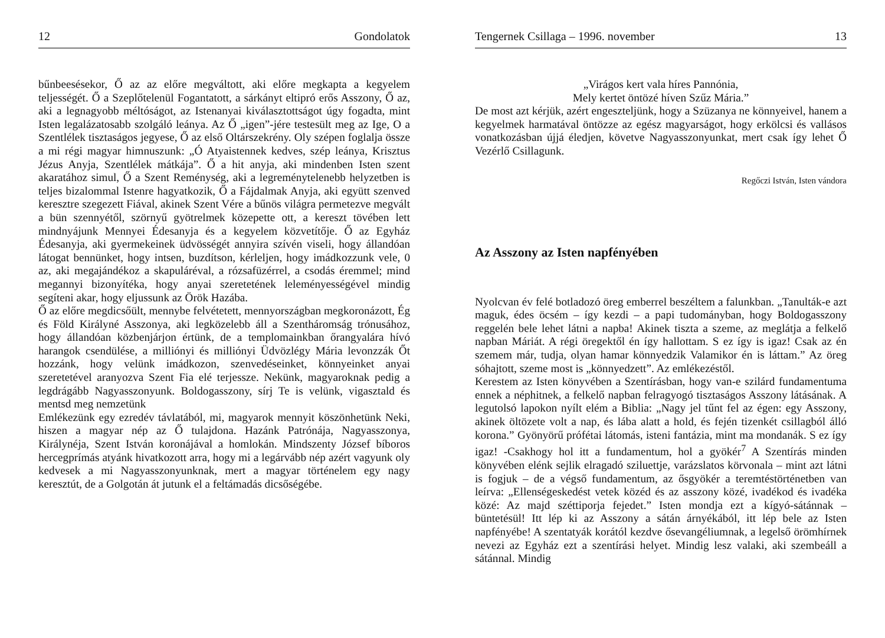12 Gondolatok
bűnbeesésekor, Ő az az előre megváltott, aki előre megkapta a kegyelem teljességét. Ő a Szeplőtelenül Fogantatott, a sárkányt eltipró erős Asszony, Ő az, aki a legnagyobb méltóságot, az Istenanyai kiválasztottságot úgy fogadta, mint Isten legalázatosabb szolgáló leánya. Az Ő „igen”-jére testesült meg az Ige, O a Szentlélek tisztaságos jegyese, Ő az első Oltárszekrény. Oly szépen foglalja össze a mi régi magyar himnuszunk: „Ó Atyaistennek kedves, szép leánya, Krisztus Jézus Anyja, Szentlélek mátkája”. Ő a hit anyja, aki mindenben Isten szent akaratához simul, Ő a Szent Reménység, aki a legreménytelenebb helyzetben is teljes bizalommal Istenre hagyatkozik, Ő a Fájdalmak Anyja, aki együtt szenved keresztre szegezett Fiával, akinek Szent Vére a bűnös világra permetezve megvált a bün szennyétől, szörnyű gyötrelmek közepette ott, a kereszt tövében lett mindnyájunk Mennyei Édesanyja és a kegyelem közvetítője. Ő az Egyház Édesanyja, aki gyermekeinek üdvösségét annyira szívén viseli, hogy állandóan látogat bennünket, hogy intsen, buzdítson, kérleljen, hogy imádkozzunk vele, 0 az, aki megajándékoz a skapuláréval, a rózsafüzérrel, a csodás éremmel; mind megannyi bizonyítéka, hogy anyai szeretetének leleményességével mindig segíteni akar, hogy eljussunk az Örök Hazába.
Ő az előre megdicsőült, mennybe felvétetett, mennyországban megkoronázott, Ég és Föld Királyné Asszonya, aki legközelebb áll a Szentháromság trónusához, hogy állandóan közbenjárjon értünk, de a templomainkban őrangyalára hívó harangok csendülése, a milliónyi és milliónyi Üdvözlégy Mária levonzzák Őt hozzánk, hogy velünk imádkozon, szenvedéseinket, könnyeinket anyai szeretetével aranyozva Szent Fia elé terjessze. Nekünk, magyaroknak pedig a legdrágább Nagyasszonyunk. Boldogasszony, sírj Te is velünk, vigasztald és mentsd meg nemzetünk
Emlékezünk egy ezredév távlatából, mi, magyarok mennyit köszönhetünk Neki, hiszen a magyar nép az Ő tulajdona. Hazánk Patrónája, Nagyasszonya, Királynéja, Szent István koronájával a homlokán. Mindszenty József bíboros hercegprímás atyánk hivatkozott arra, hogy mi a legárvább nép azért vagyunk oly kedvesek a mi Nagyasszonyunknak, mert a magyar történelem egy nagy keresztút, de a Golgotán át jutunk el a feltámadás dicsőségébe.
Tengernek Csillaga – 1996. november 13
„Virágos kert vala híres Pannónia,
Mely kertet öntözé híven Szűz Mária.”
De most azt kérjük, azért engeszteljünk, hogy a Szüzanya ne könnyeivel, hanem a kegyelmek harmatával öntözze az egész magyarságot, hogy erkölcsi és vallásos vonatkozásban újjá éledjen, követve Nagyasszonyunkat, mert csak így lehet Ő Vezérlő Csillagunk.
Regőczi István, Isten vándora
Az Asszony az Isten napfényében
Nyolcvan év felé botladozó öreg emberrel beszéltem a falunkban. „Tanulták-e azt maguk, édes öcsém – így kezdi – a papi tudományban, hogy Boldogasszony reggelén bele lehet látni a napba! Akinek tiszta a szeme, az meglátja a felkelő napban Máriát. A régi öregektől én így hallottam. S ez így is igaz! Csak az én szemem már, tudja, olyan hamar könnyedzik Valamikor én is láttam.” Az öreg sóhajtott, szeme most is „könnyedzett”. Az emlékezéstől.
Kerestem az Isten könyvében a Szentírásban, hogy van-e szilárd fundamentuma ennek a néphitnek, a felkelő napban felragyogó tisztaságos Asszony látásának. A legutolsó lapokon nyílt elém a Biblia: „Nagy jel tűnt fel az égen: egy Asszony, akinek öltözete volt a nap, és lába alatt a hold, és fején tizenkét csillagból álló korona.” Gyönyörű prófétai látomás, isteni fantázia, mint ma mondanák. S ez így igaz! -Csakhogy hol itt a fundamentum, hol a gyökér<sup>7</sup> A Szentírás minden könyvében elénk sejlik elragadó sziluettje, varázslatos körvonala – mint azt látni is fogjuk – de a végső fundamentum, az ősgyökér a teremtéstörténetben van leírva: „Ellenségeskedést vetek közéd és az asszony közé, ivadékod és ivadéka közé: Az majd széttiporja fejedet.” Isten mondja ezt a kígyó-sátánnak – büntetésül! Itt lép ki az Asszony a sátán árnyékából, itt lép bele az Isten napfényébe! A szentatyák korától kezdve ősevangéliumnak, a legelső örömhírnek nevezi az Egyház ezt a szentírási helyet. Mindig lesz valaki, aki szembeáll a sátánnal. Mindig